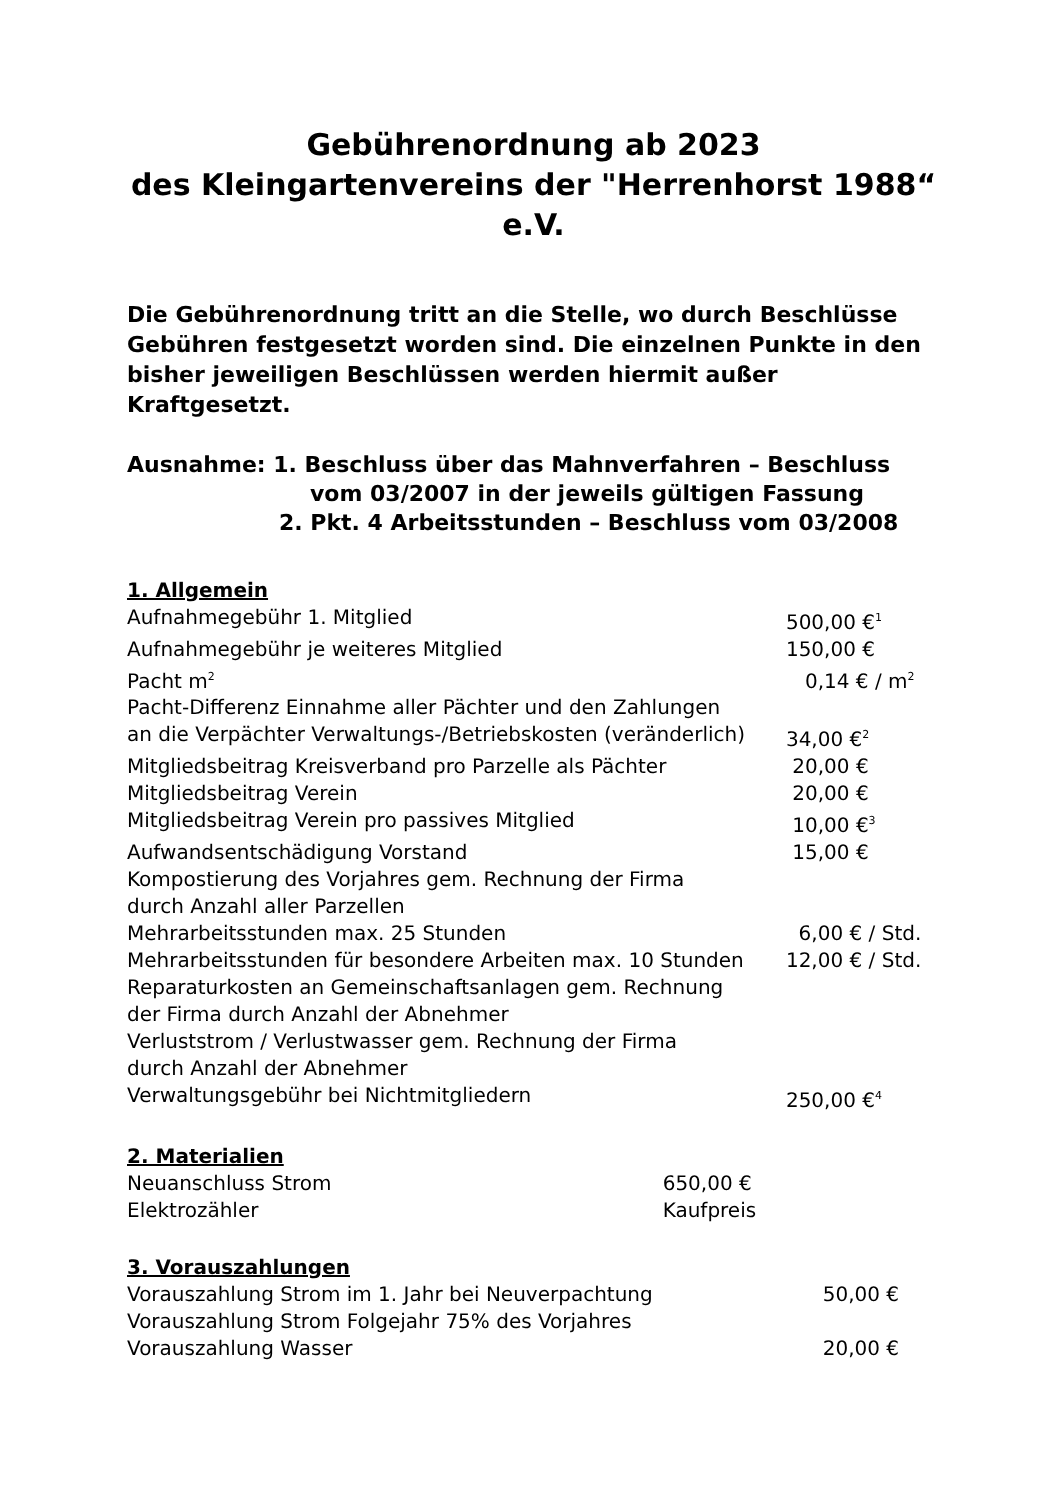Gebührenordnung ab 2023
des Kleingartenvereins der "Herrenhorst 1988“
e.V.
Die Gebührenordnung tritt an die Stelle, wo durch Beschlüsse Gebühren festgesetzt worden sind. Die einzelnen Punkte in den bisher jeweiligen Beschlüssen werden hiermit außer Kraftgesetzt.
Ausnahme: 1. Beschluss über das Mahnverfahren – Beschluss
vom 03/2007 in der jeweils gültigen Fassung
2. Pkt. 4 Arbeitsstunden – Beschluss vom 03/2008
1. Allgemein
| Aufnahmegebühr 1. Mitglied | 500,00 €<sup>1</sup> |
| Aufnahmegebühr je weiteres Mitglied | 150,00 € |
| Pacht m<sup>2</sup> | 0,14 € / m<sup>2</sup> |
| Pacht-Differenz Einnahme aller Pächter und den Zahlungen an die Verpächter Verwaltungs-/Betriebskosten (veränderlich) | 34,00 €<sup>2</sup> |
| Mitgliedsbeitrag Kreisverband pro Parzelle als Pächter | 20,00 € |
| Mitgliedsbeitrag Verein | 20,00 € |
| Mitgliedsbeitrag Verein pro passives Mitglied | 10,00 €<sup>3</sup> |
| Aufwandsentschädigung Vorstand | 15,00 € |
| Kompostierung des Vorjahres gem. Rechnung der Firma durch Anzahl aller Parzellen | |
| Mehrarbeitsstunden max. 25 Stunden | 6,00 € / Std. |
| Mehrarbeitsstunden für besondere Arbeiten max. 10 Stunden | 12,00 € / Std. |
| Reparaturkosten an Gemeinschaftsanlagen gem. Rechnung der Firma durch Anzahl der Abnehmer | |
| Verluststrom / Verlustwasser gem. Rechnung der Firma durch Anzahl der Abnehmer | |
| Verwaltungsgebühr bei Nichtmitgliedern | 250,00 €<sup>4</sup> |
2. Materialien
| Neuanschluss Strom | 650,00 € |
| Elektrozähler | Kaufpreis |
3. Vorauszahlungen
| Vorauszahlung Strom im 1. Jahr bei Neuverpachtung | 50,00 € |
| Vorauszahlung Strom Folgejahr 75% des Vorjahres | |
| Vorauszahlung Wasser | 20,00 € |